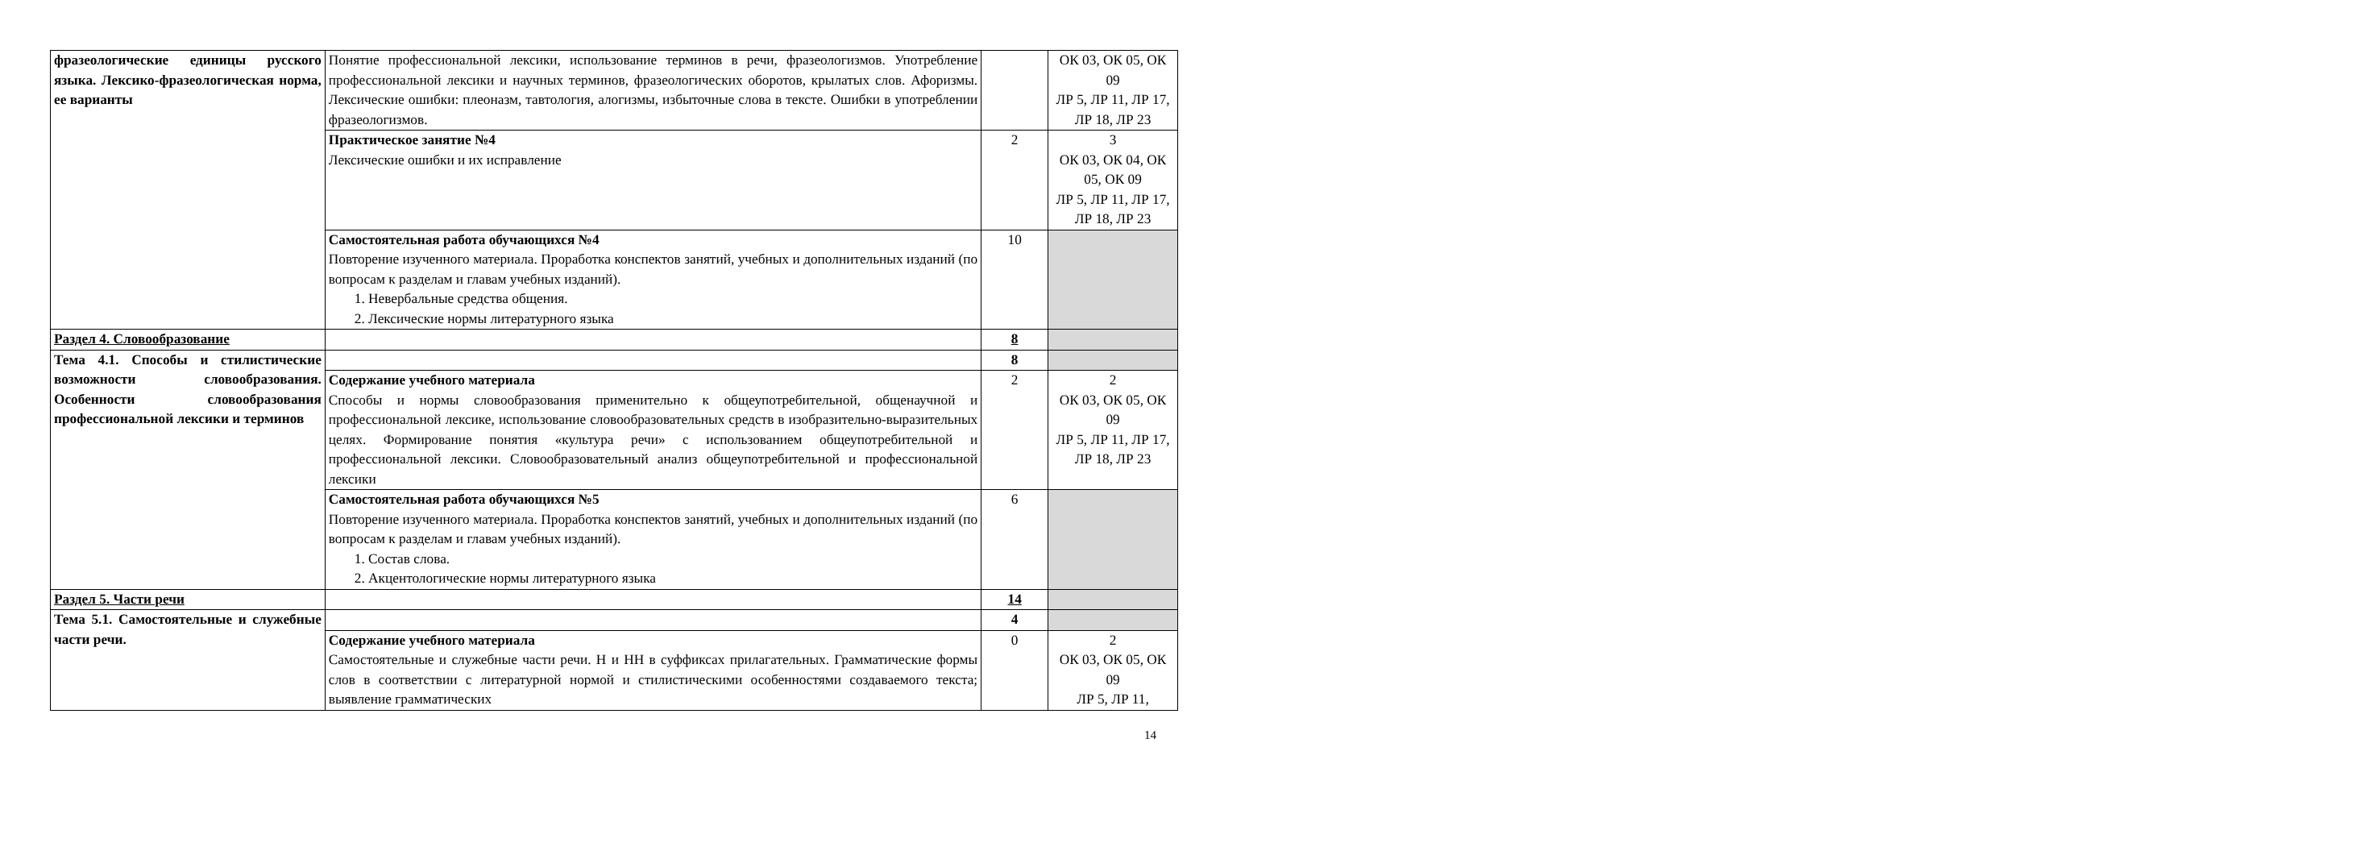| фразеологические единицы русского языка. Лексико-фразеологическая норма, ее варианты | Понятие профессиональной лексики, использование терминов в речи, фразеологизмов. Употребление профессиональной лексики и научных терминов, фразеологических оборотов, крылатых слов. Афоризмы. Лексические ошибки: плеоназм, тавтология, алогизмы, избыточные слова в тексте. Ошибки в употреблении фразеологизмов. | | ОК 03, ОК 05, ОК 09 ЛР 5, ЛР 11, ЛР 17, ЛР 18, ЛР 23 |
| | Практическое занятие №4 Лексические ошибки и их исправление | 2 | 3 ОК 03, ОК 04, ОК 05, ОК 09 ЛР 5, ЛР 11, ЛР 17, ЛР 18, ЛР 23 |
| | Самостоятельная работа обучающихся №4 Повторение изученного материала. Проработка конспектов занятий, учебных и дополнительных изданий (по вопросам к разделам и главам учебных изданий). 1. Невербальные средства общения. 2. Лексические нормы литературного языка | 10 | |
| Раздел 4. Словообразование | | 8 | |
| Тема 4.1. Способы и стилистические возможности словообразования. Особенности словообразования профессиональной лексики и терминов | | 8 | |
| | Содержание учебного материала Способы и нормы словообразования применительно к общеупотребительной, общенаучной и профессиональной лексике, использование словообразовательных средств в изобразительно-выразительных целях. Формирование понятия «культура речи» с использованием общеупотребительной и профессиональной лексики. Словообразовательный анализ общеупотребительной и профессиональной лексики | 2 | 2 ОК 03, ОК 05, ОК 09 ЛР 5, ЛР 11, ЛР 17, ЛР 18, ЛР 23 |
| | Самостоятельная работа обучающихся №5 Повторение изученного материала. Проработка конспектов занятий, учебных и дополнительных изданий (по вопросам к разделам и главам учебных изданий). 1. Состав слова. 2. Акцентологические нормы литературного языка | 6 | |
| Раздел 5. Части речи | | 14 | |
| Тема 5.1. Самостоятельные и служебные части речи. | | 4 | |
| | Содержание учебного материала Самостоятельные и служебные части речи. Н и НН в суффиксах прилагательных. Грамматические формы слов в соответствии с литературной нормой и стилистическими особенностями создаваемого текста; выявление грамматических | 0 | 2 ОК 03, ОК 05, ОК 09 ЛР 5, ЛР 11, |
14